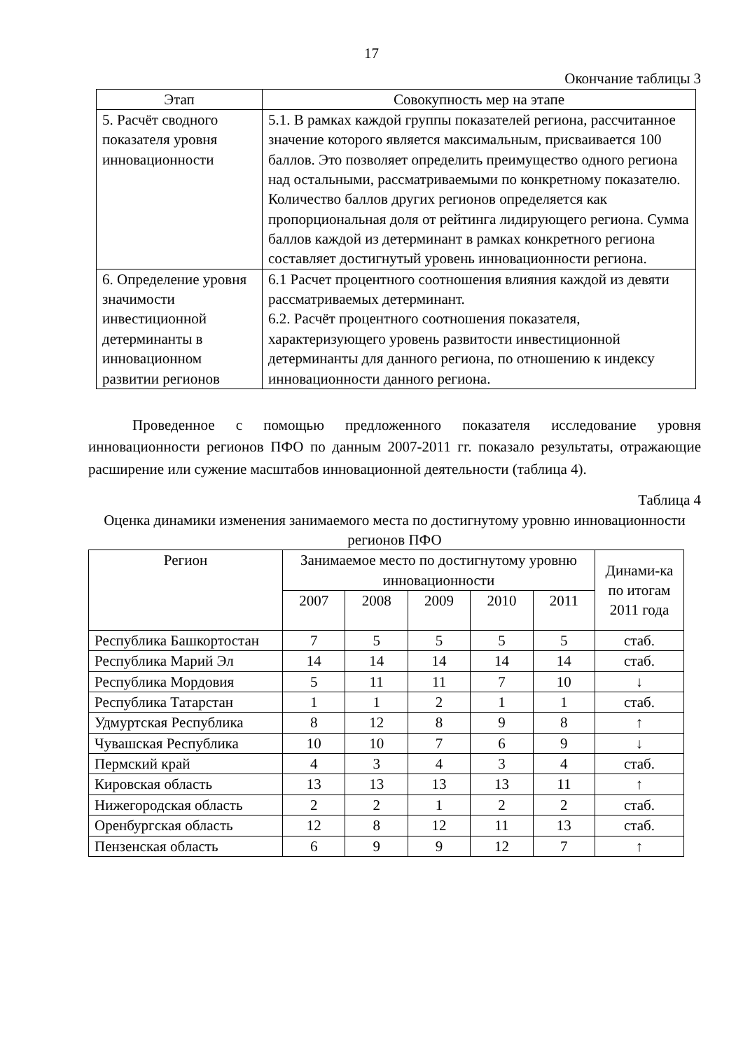17
Окончание таблицы 3
| Этап | Совокупность мер на этапе |
| --- | --- |
| 5. Расчёт сводного показателя уровня инновационности | 5.1. В рамках каждой группы показателей региона, рассчитанное значение которого является максимальным, присваивается 100 баллов. Это позволяет определить преимущество одного региона над остальными, рассматриваемыми по конкретному показателю. Количество баллов других регионов определяется как пропорциональная доля от рейтинга лидирующего региона. Сумма баллов каждой из детерминант в рамках конкретного региона составляет достигнутый уровень инновационности региона. |
| 6. Определение уровня значимости инвестиционной детерминанты в инновационном развитии регионов | 6.1 Расчет процентного соотношения влияния каждой из девяти рассматриваемых детерминант. 6.2. Расчёт процентного соотношения показателя, характеризующего уровень развитости инвестиционной детерминанты для данного региона, по отношению к индексу инновационности данного региона. |
Проведенное с помощью предложенного показателя исследование уровня инновационности регионов ПФО по данным 2007-2011 гг. показало результаты, отражающие расширение или сужение масштабов инновационной деятельности (таблица 4).
Таблица 4
Оценка динамики изменения занимаемого места по достигнутому уровню инновационности регионов ПФО
| Регион | Занимаемое место по достигнутому уровню инновационности | | | | | Динами-ка по итогам 2011 года |
| --- | --- | --- | --- | --- | --- | --- |
| | 2007 | 2008 | 2009 | 2010 | 2011 | |
| Республика Башкортостан | 7 | 5 | 5 | 5 | 5 | стаб. |
| Республика Марий Эл | 14 | 14 | 14 | 14 | 14 | стаб. |
| Республика Мордовия | 5 | 11 | 11 | 7 | 10 | ↓ |
| Республика Татарстан | 1 | 1 | 2 | 1 | 1 | стаб. |
| Удмуртская Республика | 8 | 12 | 8 | 9 | 8 | ↑ |
| Чувашская Республика | 10 | 10 | 7 | 6 | 9 | ↓ |
| Пермский край | 4 | 3 | 4 | 3 | 4 | стаб. |
| Кировская область | 13 | 13 | 13 | 13 | 11 | ↑ |
| Нижегородская область | 2 | 2 | 1 | 2 | 2 | стаб. |
| Оренбургская область | 12 | 8 | 12 | 11 | 13 | стаб. |
| Пензенская область | 6 | 9 | 9 | 12 | 7 | ↑ |